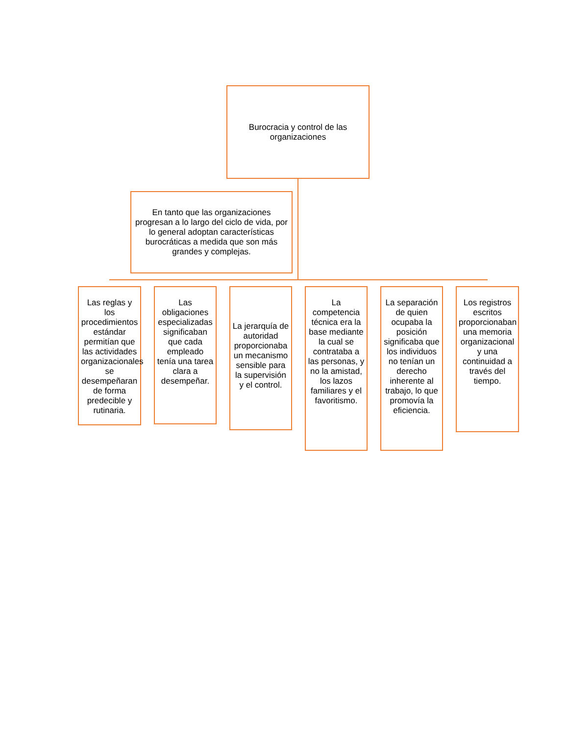Burocracia y control de las organizaciones
En tanto que las organizaciones progresan a lo largo del ciclo de vida, por lo general adoptan características burocráticas a medida que son más grandes y complejas.
Las reglas y los procedimientos estándar permitían que las actividades organizacionales se desempeñaran de forma predecible y rutinaria.
Las obligaciones especializadas significaban que cada empleado tenía una tarea clara a desempeñar.
La jerarquía de autoridad proporcionaba un mecanismo sensible para la supervisión y el control.
La competencia técnica era la base mediante la cual se contrataba a las personas, y no la amistad, los lazos familiares y el favoritismo.
La separación de quien ocupaba la posición significaba que los individuos no tenían un derecho inherente al trabajo, lo que promovía la eficiencia.
Los registros escritos proporcionaban una memoria organizacional y una continuidad a través del tiempo.